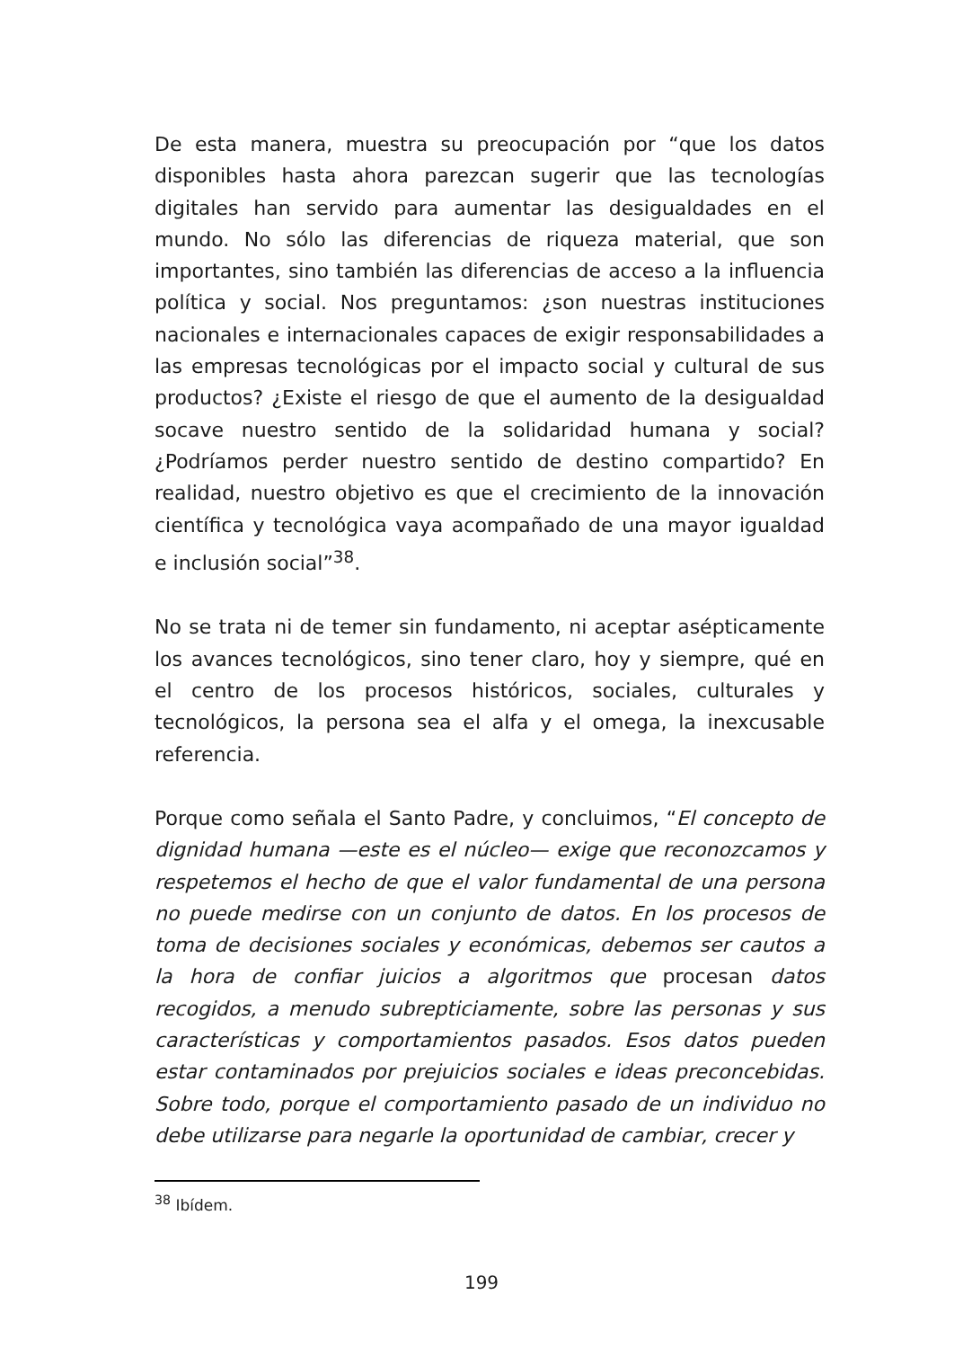De esta manera, muestra su preocupación por “que los datos disponibles hasta ahora parezcan sugerir que las tecnologías digitales han servido para aumentar las desigualdades en el mundo. No sólo las diferencias de riqueza material, que son importantes, sino también las diferencias de acceso a la influencia política y social. Nos preguntamos: ¿son nuestras instituciones nacionales e internacionales capaces de exigir responsabilidades a las empresas tecnológicas por el impacto social y cultural de sus productos? ¿Existe el riesgo de que el aumento de la desigualdad socave nuestro sentido de la solidaridad humana y social? ¿Podríamos perder nuestro sentido de destino compartido? En realidad, nuestro objetivo es que el crecimiento de la innovación científica y tecnológica vaya acompañado de una mayor igualdad e inclusión social”<sup>38</sup>.
No se trata ni de temer sin fundamento, ni aceptar asépticamente los avances tecnológicos, sino tener claro, hoy y siempre, qué en el centro de los procesos históricos, sociales, culturales y tecnológicos, la persona sea el alfa y el omega, la inexcusable referencia.
Porque como señala el Santo Padre, y concluimos, “El concepto de dignidad humana —este es el núcleo— exige que reconozcamos y respetemos el hecho de que el valor fundamental de una persona no puede medirse con un conjunto de datos. En los procesos de toma de decisiones sociales y económicas, debemos ser cautos a la hora de confiar juicios a algoritmos que procesan datos recogidos, a menudo subrepticiamente, sobre las personas y sus características y comportamientos pasados. Esos datos pueden estar contaminados por prejuicios sociales e ideas preconcebidas. Sobre todo, porque el comportamiento pasado de un individuo no debe utilizarse para negarle la oportunidad de cambiar, crecer y
<sup>38</sup> Ibídem.
199